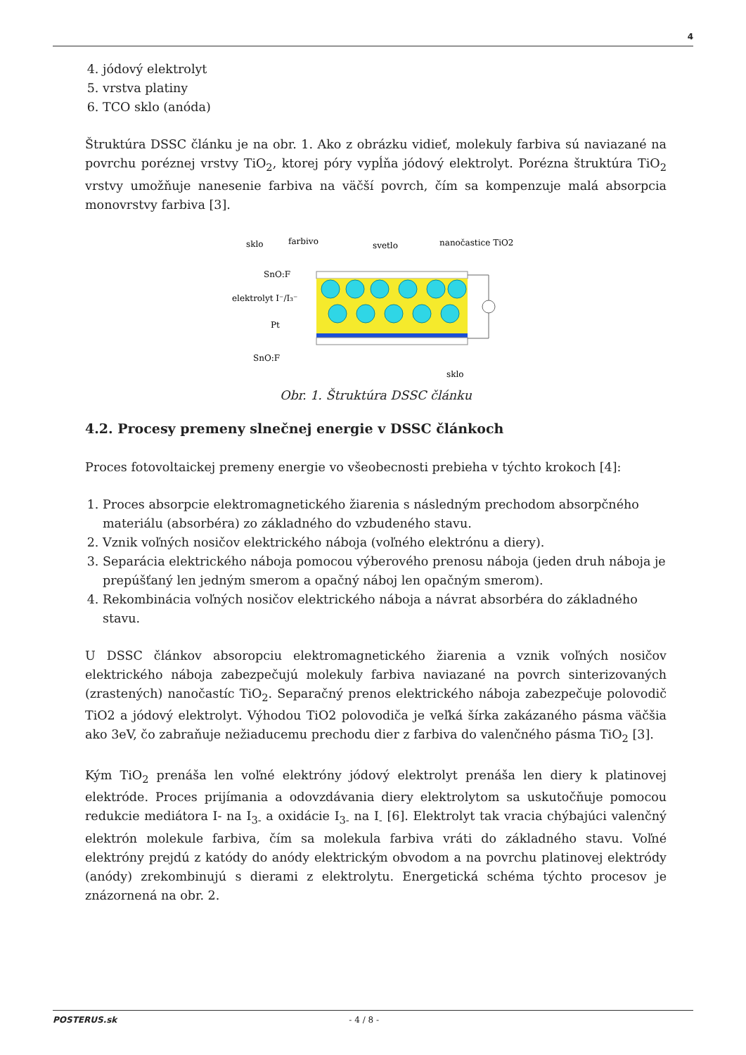4
4. jódový elektrolyt
5. vrstva platiny
6. TCO sklo (anóda)
Štruktúra DSSC článku je na obr. 1. Ako z obrázku vidieť, molekuly farbiva sú naviazané na povrchu poréznej vrstvy TiO<sub>2</sub>, ktorej póry vypĺňa jódový elektrolyt. Porézna štruktúra TiO<sub>2</sub> vrstvy umožňuje nanesenie farbiva na väčší povrch, čím sa kompenzuje malá absorpcia monovrstvy farbiva [3].
sklo
farbivo
svetlo
nanočastice TiO2
SnO:F
elektrolyt I⁻/I₃⁻
Pt
SnO:F
sklo
Obr. 1. Štruktúra DSSC článku
4.2. Procesy premeny slnečnej energie v DSSC článkoch
Proces fotovoltaickej premeny energie vo všeobecnosti prebieha v týchto krokoch [4]:
1. Proces absorpcie elektromagnetického žiarenia s následným prechodom absorpčného materiálu (absorbéra) zo základného do vzbudeného stavu.
2. Vznik voľných nosičov elektrického náboja (voľného elektrónu a diery).
3. Separácia elektrického náboja pomocou výberového prenosu náboja (jeden druh náboja je prepúšťaný len jedným smerom a opačný náboj len opačným smerom).
4. Rekombinácia voľných nosičov elektrického náboja a návrat absorbéra do základného stavu.
U DSSC článkov absoropciu elektromagnetického žiarenia a vznik voľných nosičov elektrického náboja zabezpečujú molekuly farbiva naviazané na povrch sinterizovaných (zrastených) nanočastíc TiO<sub>2</sub>. Separačný prenos elektrického náboja zabezpečuje polovodič TiO2 a jódový elektrolyt. Výhodou TiO2 polovodiča je veľká šírka zakázaného pásma väčšia ako 3eV, čo zabraňuje nežiaducemu prechodu dier z farbiva do valenčného pásma TiO<sub>2</sub> [3].
Kým TiO<sub>2</sub> prenáša len voľné elektróny jódový elektrolyt prenáša len diery k platinovej elektróde. Proces prijímania a odovzdávania diery elektrolytom sa uskutočňuje pomocou redukcie mediátora I- na I<sub>3-</sub> a oxidácie I<sub>3-</sub> na I<sub>-</sub> [6]. Elektrolyt tak vracia chýbajúci valenčný elektrón molekule farbiva, čím sa molekula farbiva vráti do základného stavu. Voľné elektróny prejdú z katódy do anódy elektrickým obvodom a na povrchu platinovej elektródy (anódy) zrekombinujú s dierami z elektrolytu. Energetická schéma týchto procesov je znázornená na obr. 2.
POSTERUS.sk - 4 / 8 -